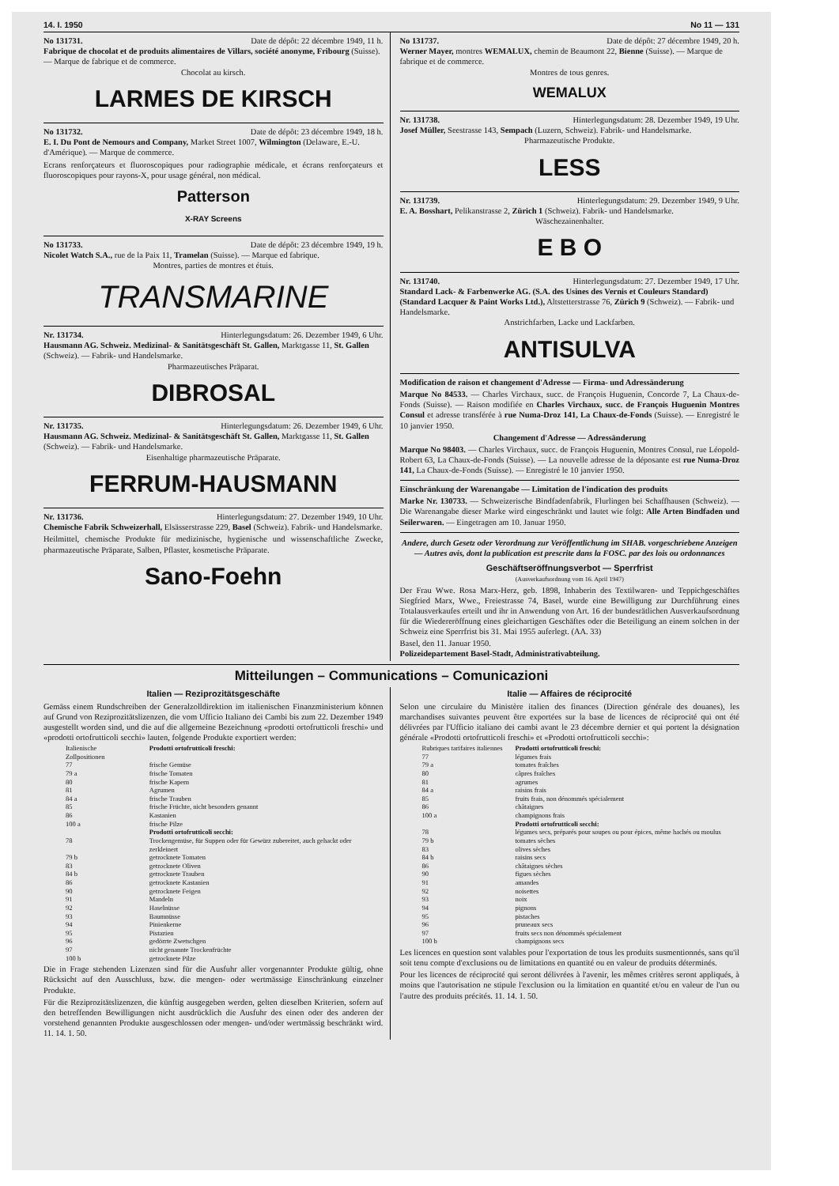14. I. 1950 No 11 — 131
No 131731. Date de dépôt: 22 décembre 1949, 11 h.
Fabrique de chocolat et de produits alimentaires de Villars, société anonyme, Fribourg (Suisse). — Marque de fabrique et de commerce.
Chocolat au kirsch.
LARMES DE KIRSCH
No 131732. Date de dépôt: 23 décembre 1949, 18 h.
E. I. Du Pont de Nemours and Company, Market Street 1007, Wilmington (Delaware, E.-U. d'Amérique). — Marque de commerce.
Ecrans renforçateurs et fluoroscopiques pour radiographie médicale, et écrans renforçateurs et fluoroscopiques pour rayons-X, pour usage général, non médical.
Patterson
X-RAY Screens
No 131733. Date de dépôt: 23 décembre 1949, 19 h.
Nicolet Watch S.A., rue de la Paix 11, Tramelan (Suisse). — Marque ed fabrique.
Montres, parties de montres et étuis.
TRANSMARINE
Nr. 131734. Hinterlegungsdatum: 26. Dezember 1949, 6 Uhr.
Hausmann AG. Schweiz. Medizinal- & Sanitätsgeschäft St. Gallen, Marktgasse 11, St. Gallen (Schweiz). — Fabrik- und Handelsmarke.
Pharmazeutisches Präparat.
DIBROSAL
Nr. 131735. Hinterlegungsdatum: 26. Dezember 1949, 6 Uhr.
Hausmann AG. Schweiz. Medizinal- & Sanitätsgeschäft St. Gallen, Marktgasse 11, St. Gallen (Schweiz). — Fabrik- und Handelsmarke.
Eisenhaltige pharmazeutische Präparate.
FERRUM-HAUSMANN
Nr. 131736. Hinterlegungsdatum: 27. Dezember 1949, 10 Uhr.
Chemische Fabrik Schweizerhall, Elsässerstrasse 229, Basel (Schweiz). Fabrik- und Handelsmarke.
Heilmittel, chemische Produkte für medizinische, hygienische und wissenschaftliche Zwecke, pharmazeutische Präparate, Salben, Pflaster, kosmetische Präparate.
Sano-Foehn
No 131737. Date de dépôt: 27 décembre 1949, 20 h.
Werner Mayer, montres WEMALUX, chemin de Beaumont 22, Bienne (Suisse). — Marque de fabrique et de commerce.
Montres de tous genres.
WEMALUX
Nr. 131738. Hinterlegungsdatum: 28. Dezember 1949, 19 Uhr.
Josef Müller, Seestrasse 143, Sempach (Luzern, Schweiz). Fabrik- und Handelsmarke.
Pharmazeutische Produkte.
LESS
Nr. 131739. Hinterlegungsdatum: 29. Dezember 1949, 9 Uhr.
E. A. Bosshart, Pelikanstrasse 2, Zürich 1 (Schweiz). Fabrik- und Handelsmarke.
Wäschezainenhalter.
E B O
Nr. 131740. Hinterlegungsdatum: 27. Dezember 1949, 17 Uhr.
Standard Lack- & Farbenwerke AG. (S.A. des Usines des Vernis et Couleurs Standard) (Standard Lacquer & Paint Works Ltd.), Altstetterstrasse 76, Zürich 9 (Schweiz). — Fabrik- und Handelsmarke.
Anstrichfarben, Lacke und Lackfarben.
ANTISULVA
Modification de raison et changement d'Adresse — Firma- und Adressänderung
Marque No 84533. — Charles Virchaux, succ. de François Huguenin, Concorde 7, La Chaux-de-Fonds (Suisse). — Raison modifiée en Charles Virchaux, succ. de François Huguenin Montres Consul et adresse transférée à rue Numa-Droz 141, La Chaux-de-Fonds (Suisse). — Enregistré le 10 janvier 1950.
Changement d'Adresse — Adressänderung
Marque No 98403. — Charles Virchaux, succ. de François Huguenin, Montres Consul, rue Léopold-Robert 63, La Chaux-de-Fonds (Suisse). — La nouvelle adresse de la déposante est rue Numa-Droz 141, La Chaux-de-Fonds (Suisse). — Enregistré le 10 janvier 1950.
Einschränkung der Warenangabe — Limitation de l'indication des produits
Marke Nr. 130733. — Schweizerische Bindfadenfabrik, Flurlingen bei Schaffhausen (Schweiz). — Die Warenangabe dieser Marke wird eingeschränkt und lautet wie folgt: Alle Arten Bindfaden und Seilerwaren. — Eingetragen am 10. Januar 1950.
Andere, durch Gesetz oder Verordnung zur Veröffentlichung im SHAB. vorgeschriebene Anzeigen — Autres avis, dont la publication est prescrite dans la FOSC. par des lois ou ordonnances
Geschäftseröffnungsverbot — Sperrfrist
(Ausverkaufsordnung vom 16. April 1947)
Der Frau Wwe. Rosa Marx-Herz, geb. 1898, Inhaberin des Textilwaren- und Teppichgeschäftes Siegfried Marx, Wwe., Freiestrasse 74, Basel, wurde eine Bewilligung zur Durchführung eines Totalausverkaufes erteilt und ihr in Anwendung von Art. 16 der bundesrätlichen Ausverkaufsordnung für die Wiedereröffnung eines gleichartigen Geschäftes oder die Beteiligung an einem solchen in der Schweiz eine Sperrfrist bis 31. Mai 1955 auferlegt. (AA. 33)
Basel, den 11. Januar 1950.
Polizeidepartement Basel-Stadt, Administrativabteilung.
Mitteilungen – Communications – Comunicazioni
Italien — Reziprozitätsgeschäfte
Gemäss einem Rundschreiben der Generalzolldirektion im italienischen Finanzministerium können auf Grund von Reziprozitätslizenzen, die vom Ufficio Italiano dei Cambi bis zum 22. Dezember 1949 ausgestellt worden sind, und die auf die allgemeine Bezeichnung «prodotti ortofrutticoli freschi» und «prodotti ortofrutticoli secchi» lauten, folgende Produkte exportiert werden:
| Italienische Zollpositionen | Prodotti ortofrutticoli freschi: |
| --- | --- |
| 77 | frische Gemüse |
| 79 a | frische Tomaten |
| 80 | frische Kapern |
| 81 | Agrumen |
| 84 a | frische Trauben |
| 85 | frische Früchte, nicht besonders genannt |
| 86 | Kastanien |
| 100 a | frische Pilze |
| | Prodotti ortofrutticoli secchi: |
| 78 | Trockengemüse, für Suppen oder für Gewürz zubereitet, auch gehackt oder zerkleinert |
| 79 b | getrocknete Tomaten |
| 83 | getrocknete Oliven |
| 84 b | getrocknete Trauben |
| 86 | getrocknete Kastanien |
| 90 | getrocknete Feigen |
| 91 | Mandeln |
| 92 | Haselnüsse |
| 93 | Baumnüsse |
| 94 | Pinienkerne |
| 95 | Pistazien |
| 96 | gedörrte Zwetschgen |
| 97 | nicht genannte Trockenfrüchte |
| 100 b | getrocknete Pilze |
Die in Frage stehenden Lizenzen sind für die Ausfuhr aller vorgenannter Produkte gültig, ohne Rücksicht auf den Ausschluss, bzw. die mengen- oder wertmässige Einschränkung einzelner Produkte.
Für die Reziprozitätslizenzen, die künftig ausgegeben werden, gelten dieselben Kriterien, sofern auf den betreffenden Bewilligungen nicht ausdrücklich die Ausfuhr des einen oder des anderen der vorstehend genannten Produkte ausgeschlossen oder mengen- und/oder wertmässig beschränkt wird. 11. 14. 1. 50.
Italie — Affaires de réciprocité
Selon une circulaire du Ministère italien des finances (Direction générale des douanes), les marchandises suivantes peuvent être exportées sur la base de licences de réciprocité qui ont été délivrées par l'Ufficio italiano dei cambi avant le 23 décembre dernier et qui portent la désignation générale «Prodotti ortofrutticoli freschi» et «Prodotti ortofrutticoli secchi»:
| Rubriques tarifaires italiennes | Prodotti ortofrutticoli freschi: |
| --- | --- |
| 77 | légumes frais |
| 79 a | tomates fraîches |
| 80 | câpres fraîches |
| 81 | agrumes |
| 84 a | raisins frais |
| 85 | fruits frais, non dénommés spécialement |
| 86 | châtaignes |
| 100 a | champignons frais |
| | Prodotti ortofrutticoli secchi: |
| 78 | légumes secs, préparés pour soupes ou pour épices, même hachés ou moulus |
| 79 b | tomates sèches |
| 83 | olives sèches |
| 84 b | raisins secs |
| 86 | châtaignes sèches |
| 90 | figues sèches |
| 91 | amandes |
| 92 | noisettes |
| 93 | noix |
| 94 | pignons |
| 95 | pistaches |
| 96 | pruneaux secs |
| 97 | fruits secs non dénommés spécialement |
| 100 b | champignons secs |
Les licences en question sont valables pour l'exportation de tous les produits susmentionnés, sans qu'il soit tenu compte d'exclusions ou de limitations en quantité ou en valeur de produits déterminés.
Pour les licences de réciprocité qui seront délivrées à l'avenir, les mêmes critères seront appliqués, à moins que l'autorisation ne stipule l'exclusion ou la limitation en quantité et/ou en valeur de l'un ou l'autre des produits précités. 11. 14. 1. 50.